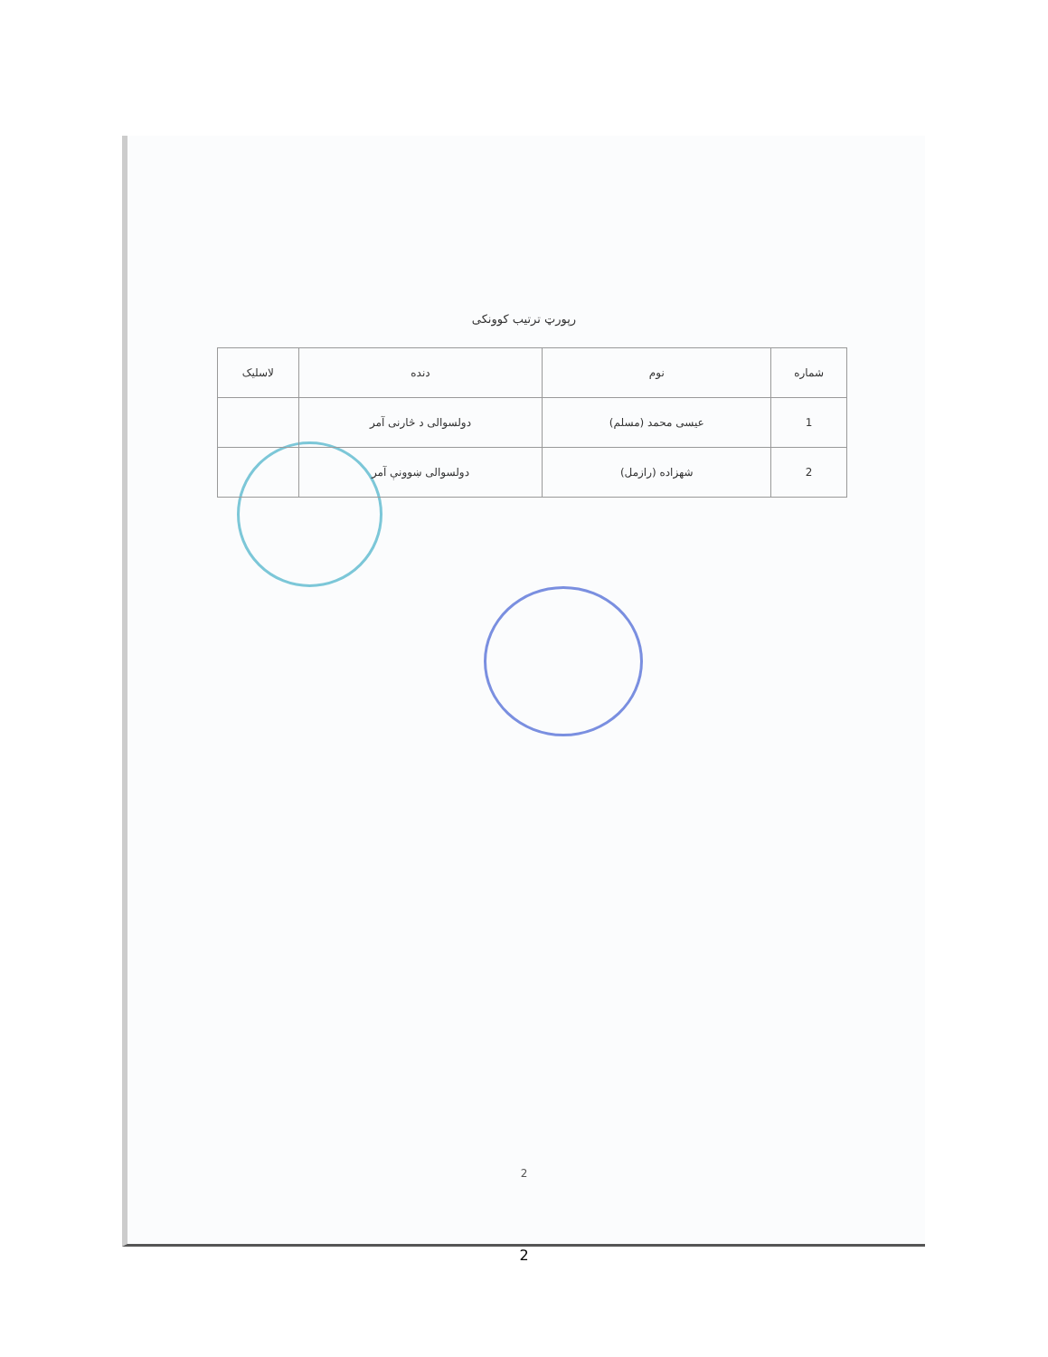رپورټ ترتیب کوونکی
| شماره | نوم | دنده | لاسلیک |
| --- | --- | --- | --- |
| 1 | عیسی محمد (مسلم) | دولسوالی د څارنی آمر | |
| 2 | شهزاده (رازمل) | دولسوالی ښوونې آمر | |
2
2